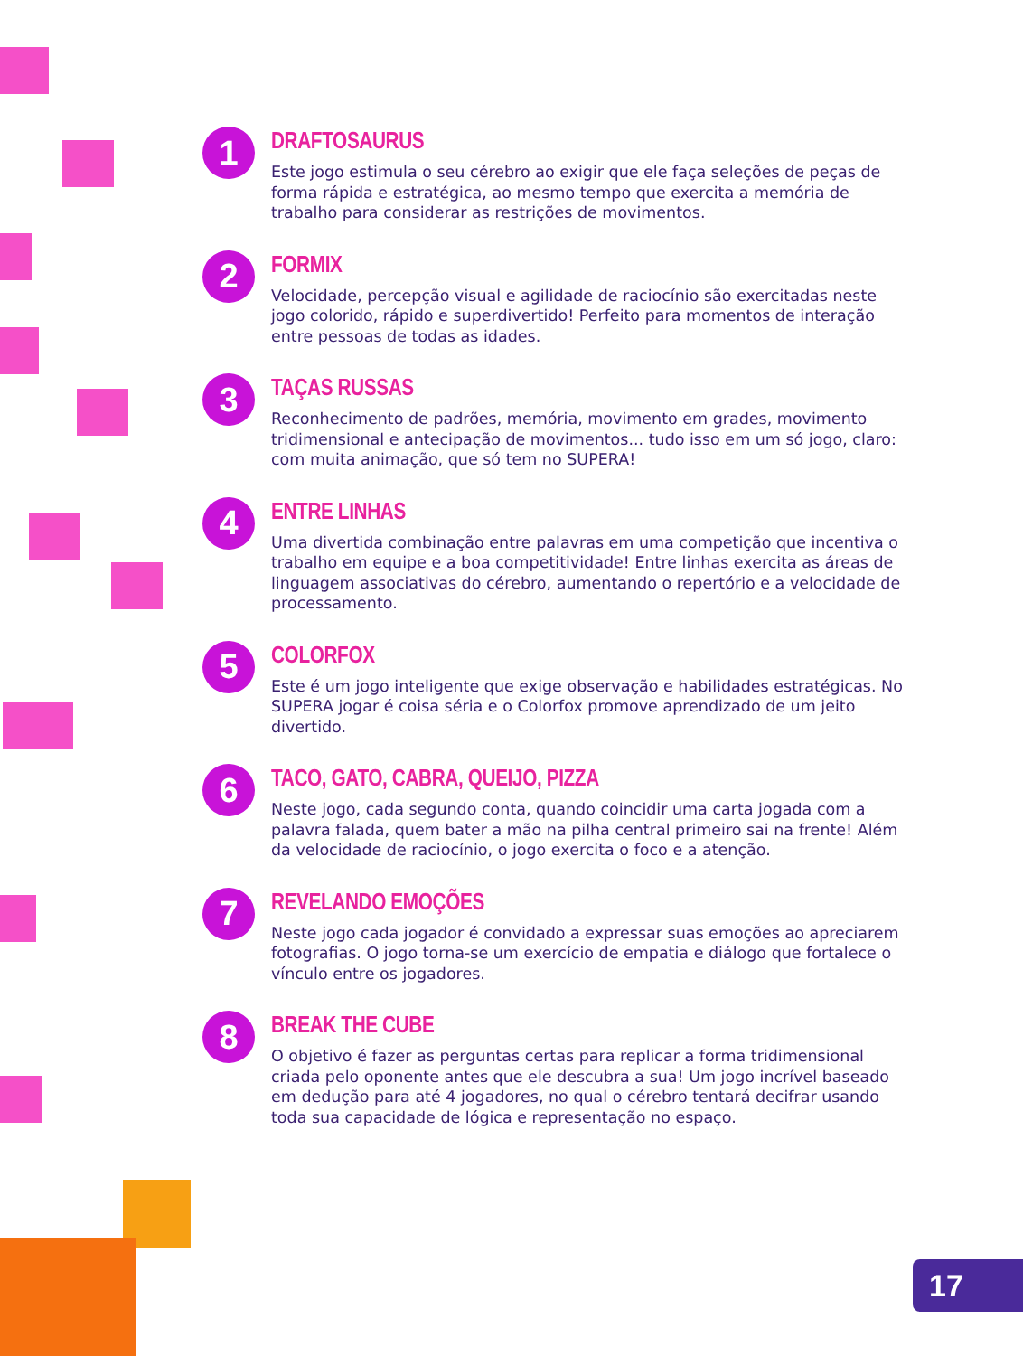1
DRAFTOSAURUS
Este jogo estimula o seu cérebro ao exigir que ele faça seleções de peças de forma rápida e estratégica, ao mesmo tempo que exercita a memória de trabalho para considerar as restrições de movimentos.
2
FORMIX
Velocidade, percepção visual e agilidade de raciocínio são exercitadas neste jogo colorido, rápido e superdivertido! Perfeito para momentos de interação entre pessoas de todas as idades.
3
TAÇAS RUSSAS
Reconhecimento de padrões, memória, movimento em grades, movimento tridimensional e antecipação de movimentos... tudo isso em um só jogo, claro: com muita animação, que só tem no SUPERA!
4
ENTRE LINHAS
Uma divertida combinação entre palavras em uma competição que incentiva o trabalho em equipe e a boa competitividade! Entre linhas exercita as áreas de linguagem associativas do cérebro, aumentando o repertório e a velocidade de processamento.
5
COLORFOX
Este é um jogo inteligente que exige observação e habilidades estratégicas. No SUPERA jogar é coisa séria e o Colorfox promove aprendizado de um jeito divertido.
6
TACO, GATO, CABRA, QUEIJO, PIZZA
Neste jogo, cada segundo conta, quando coincidir uma carta jogada com a palavra falada, quem bater a mão na pilha central primeiro sai na frente! Além da velocidade de raciocínio, o jogo exercita o foco e a atenção.
7
REVELANDO EMOÇÕES
Neste jogo cada jogador é convidado a expressar suas emoções ao apreciarem fotografias. O jogo torna-se um exercício de empatia e diálogo que fortalece o vínculo entre os jogadores.
8
BREAK THE CUBE
O objetivo é fazer as perguntas certas para replicar a forma tridimensional criada pelo oponente antes que ele descubra a sua! Um jogo incrível baseado em dedução para até 4 jogadores, no qual o cérebro tentará decifrar usando toda sua capacidade de lógica e representação no espaço.
17